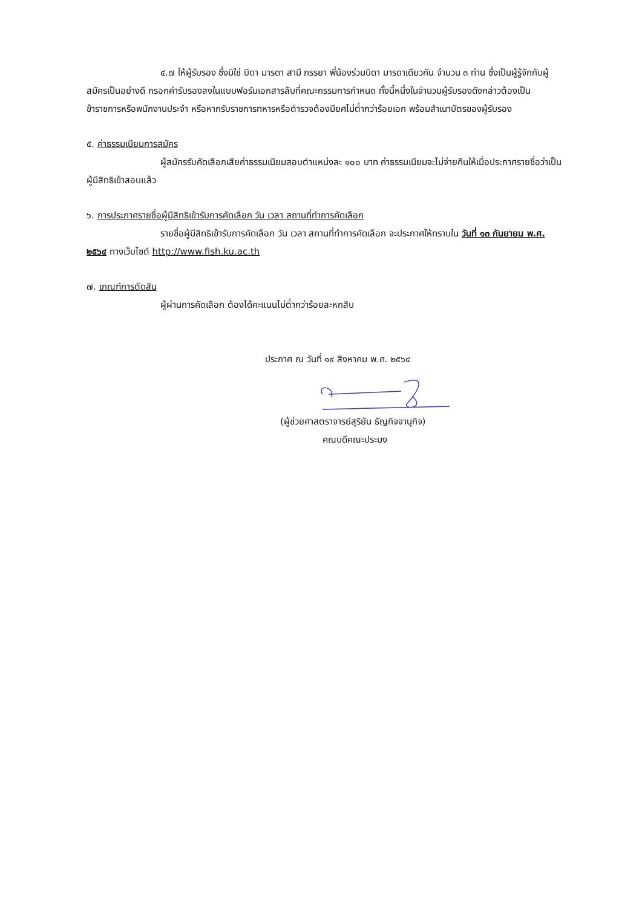๔.๗ ให้ผู้รับรอง ซึ่งมิใช่ บิดา มารดา สามี ภรรยา พี่น้องร่วมบิดา มารดาเดียวกัน จำนวน ๓ ท่าน ซึ่งเป็นผู้รู้จักกับผู้สมัครเป็นอย่างดี กรอกคำรับรองลงในแบบฟอร์มเอกสารลับที่คณะกรรมการกำหนด ทั้งนี้หนึ่งในจำนวนผู้รับรองดังกล่าวต้องเป็นข้าราชการหรือพนักงานประจำ หรือหากรับราชการทหารหรือตำรวจต้องมียศไม่ต่ำกว่าร้อยเอก พร้อมสำเนาบัตรของผู้รับรอง
๕. ค่าธรรมเนียมการสมัคร
ผู้สมัครรับคัดเลือกเสียค่าธรรมเนียมสอบตำแหน่งละ ๑๐๐ บาท ค่าธรรมเนียมจะไม่จ่ายคืนให้เมื่อประกาศรายชื่อว่าเป็นผู้มีสิทธิเข้าสอบแล้ว
๖. การประกาศรายชื่อผู้มีสิทธิเข้ารับการคัดเลือก วัน เวลา สถานที่ทำการคัดเลือก
รายชื่อผู้มีสิทธิเข้ารับการคัดเลือก วัน เวลา สถานที่ทำการคัดเลือก จะประกาศให้ทราบใน วันที่ ๑๓ กันยายน พ.ศ. ๒๕๖๔ ทางเว็บไซต์ http://www.fish.ku.ac.th
๗. เกณฑ์การตัดสิน
ผู้ผ่านการคัดเลือก ต้องได้คะแนนไม่ต่ำกว่าร้อยละหกสิบ
ประกาศ ณ วันที่ ๑๙ สิงหาคม พ.ศ. ๒๕๖๔
(ผู้ช่วยศาสตราจารย์สุริยัน ธัญกิจจานุกิจ)
คณบดีคณะประมง